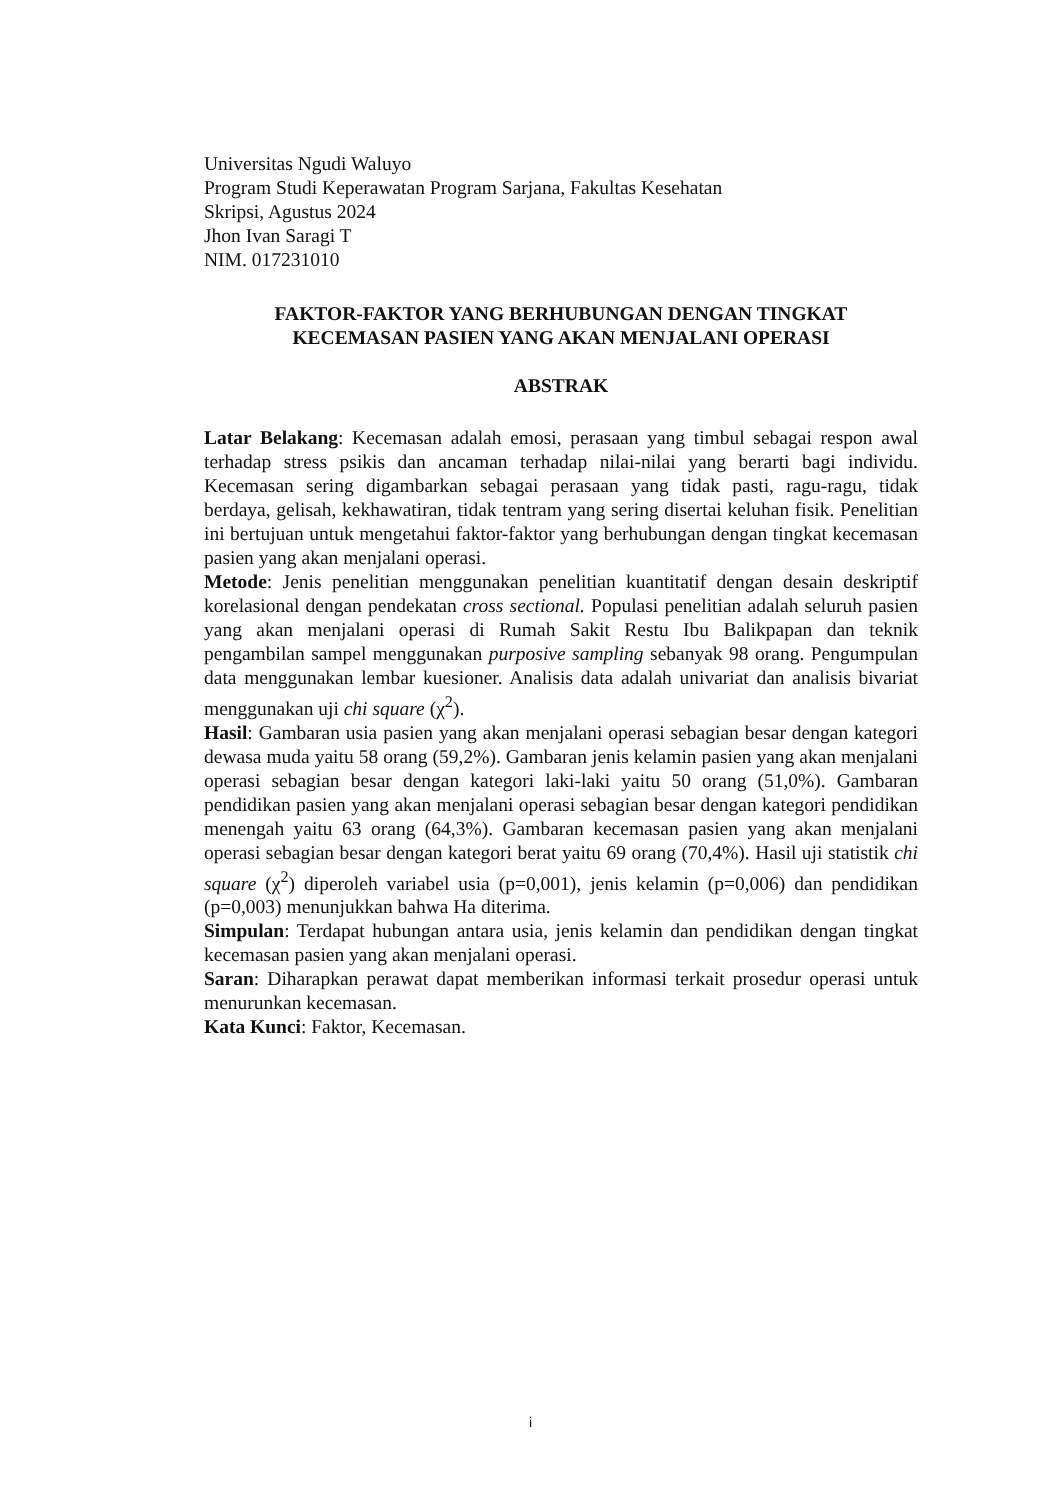Universitas Ngudi Waluyo
Program Studi Keperawatan Program Sarjana, Fakultas Kesehatan
Skripsi, Agustus 2024
Jhon Ivan Saragi T
NIM. 017231010
FAKTOR-FAKTOR YANG BERHUBUNGAN DENGAN TINGKAT
KECEMASAN PASIEN YANG AKAN MENJALANI OPERASI
ABSTRAK
Latar Belakang: Kecemasan adalah emosi, perasaan yang timbul sebagai respon awal terhadap stress psikis dan ancaman terhadap nilai-nilai yang berarti bagi individu. Kecemasan sering digambarkan sebagai perasaan yang tidak pasti, ragu-ragu, tidak berdaya, gelisah, kekhawatiran, tidak tentram yang sering disertai keluhan fisik. Penelitian ini bertujuan untuk mengetahui faktor-faktor yang berhubungan dengan tingkat kecemasan pasien yang akan menjalani operasi.
Metode: Jenis penelitian menggunakan penelitian kuantitatif dengan desain deskriptif korelasional dengan pendekatan cross sectional. Populasi penelitian adalah seluruh pasien yang akan menjalani operasi di Rumah Sakit Restu Ibu Balikpapan dan teknik pengambilan sampel menggunakan purposive sampling sebanyak 98 orang. Pengumpulan data menggunakan lembar kuesioner. Analisis data adalah univariat dan analisis bivariat menggunakan uji chi square (χ<sup>2</sup>).
Hasil: Gambaran usia pasien yang akan menjalani operasi sebagian besar dengan kategori dewasa muda yaitu 58 orang (59,2%). Gambaran jenis kelamin pasien yang akan menjalani operasi sebagian besar dengan kategori laki-laki yaitu 50 orang (51,0%). Gambaran pendidikan pasien yang akan menjalani operasi sebagian besar dengan kategori pendidikan menengah yaitu 63 orang (64,3%). Gambaran kecemasan pasien yang akan menjalani operasi sebagian besar dengan kategori berat yaitu 69 orang (70,4%). Hasil uji statistik chi square (χ<sup>2</sup>) diperoleh variabel usia (p=0,001), jenis kelamin (p=0,006) dan pendidikan (p=0,003) menunjukkan bahwa Ha diterima.
Simpulan: Terdapat hubungan antara usia, jenis kelamin dan pendidikan dengan tingkat kecemasan pasien yang akan menjalani operasi.
Saran: Diharapkan perawat dapat memberikan informasi terkait prosedur operasi untuk menurunkan kecemasan.
Kata Kunci: Faktor, Kecemasan.
i